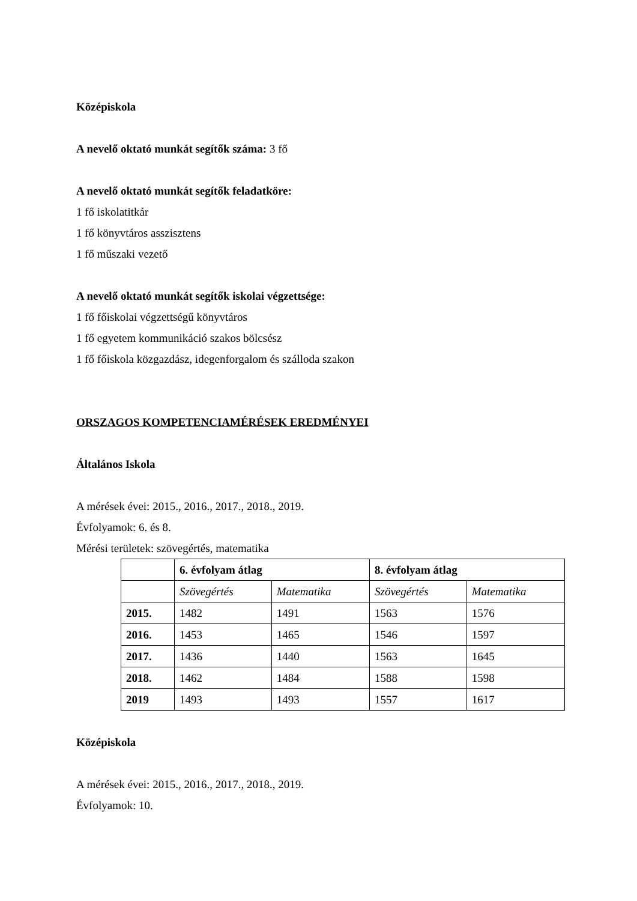Középiskola
A nevelő oktató munkát segítők száma: 3 fő
A nevelő oktató munkát segítők feladatköre:
1 fő iskolatitkár
1 fő könyvtáros asszisztens
1 fő műszaki vezető
A nevelő oktató munkát segítők iskolai végzettsége:
1 fő főiskolai végzettségű könyvtáros
1 fő egyetem kommunikáció szakos bölcsész
1 fő főiskola közgazdász, idegenforgalom és szálloda szakon
ORSZAGOS KOMPETENCIAMÉRÉSEK EREDMÉNYEI
Általános Iskola
A mérések évei: 2015., 2016., 2017., 2018., 2019.
Évfolyamok: 6. és 8.
Mérési területek: szövegértés, matematika
| | 6. évfolyam átlag | | 8. évfolyam átlag | |
| | Szövegértés | Matematika | Szövegértés | Matematika |
| 2015. | 1482 | 1491 | 1563 | 1576 |
| 2016. | 1453 | 1465 | 1546 | 1597 |
| 2017. | 1436 | 1440 | 1563 | 1645 |
| 2018. | 1462 | 1484 | 1588 | 1598 |
| 2019 | 1493 | 1493 | 1557 | 1617 |
Középiskola
A mérések évei: 2015., 2016., 2017., 2018., 2019.
Évfolyamok: 10.